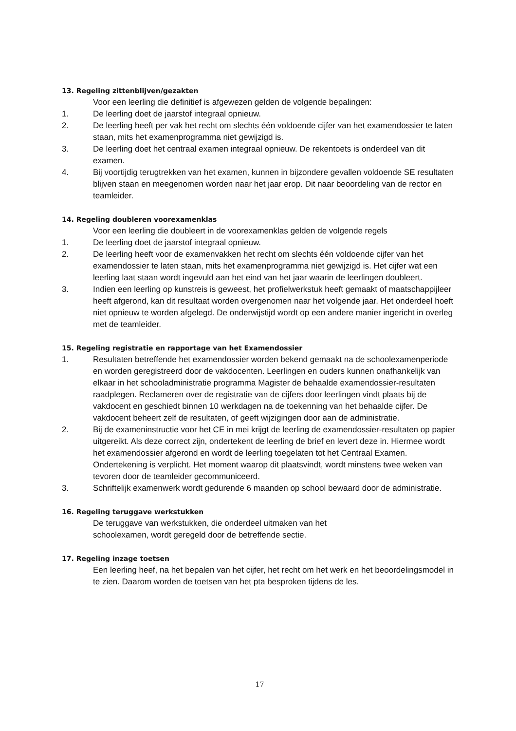13. Regeling zittenblijven/gezakten
Voor een leerling die definitief is afgewezen gelden de volgende bepalingen:
1. De leerling doet de jaarstof integraal opnieuw.
2. De leerling heeft per vak het recht om slechts één voldoende cijfer van het examendossier te laten staan, mits het examenprogramma niet gewijzigd is.
3. De leerling doet het centraal examen integraal opnieuw. De rekentoets is onderdeel van dit examen.
4. Bij voortijdig terugtrekken van het examen, kunnen in bijzondere gevallen voldoende SE resultaten blijven staan en meegenomen worden naar het jaar erop. Dit naar beoordeling van de rector en teamleider.
14. Regeling doubleren voorexamenklas
Voor een leerling die doubleert in de voorexamenklas gelden de volgende regels
1. De leerling doet de jaarstof integraal opnieuw.
2. De leerling heeft voor de examenvakken het recht om slechts één voldoende cijfer van het examendossier te laten staan, mits het examenprogramma niet gewijzigd is. Het cijfer wat een leerling laat staan wordt ingevuld aan het eind van het jaar waarin de leerlingen doubleert.
3. Indien een leerling op kunstreis is geweest, het profielwerkstuk heeft gemaakt of maatschappijleer heeft afgerond, kan dit resultaat worden overgenomen naar het volgende jaar. Het onderdeel hoeft niet opnieuw te worden afgelegd. De onderwijstijd wordt op een andere manier ingericht in overleg met de teamleider.
15. Regeling registratie en rapportage van het Examendossier
1. Resultaten betreffende het examendossier worden bekend gemaakt na de schoolexamenperiode en worden geregistreerd door de vakdocenten. Leerlingen en ouders kunnen onafhankelijk van elkaar in het schooladministratie programma Magister de behaalde examendossier-resultaten raadplegen. Reclameren over de registratie van de cijfers door leerlingen vindt plaats bij de vakdocent en geschiedt binnen 10 werkdagen na de toekenning van het behaalde cijfer. De vakdocent beheert zelf de resultaten, of geeft wijzigingen door aan de administratie.
2. Bij de exameninstructie voor het CE in mei krijgt de leerling de examendossier-resultaten op papier uitgereikt. Als deze correct zijn, ondertekent de leerling de brief en levert deze in. Hiermee wordt het examendossier afgerond en wordt de leerling toegelaten tot het Centraal Examen.
Ondertekening is verplicht. Het moment waarop dit plaatsvindt, wordt minstens twee weken van tevoren door de teamleider gecommuniceerd.
3. Schriftelijk examenwerk wordt gedurende 6 maanden op school bewaard door de administratie.
16. Regeling teruggave werkstukken
De teruggave van werkstukken, die onderdeel uitmaken van het
schoolexamen, wordt geregeld door de betreffende sectie.
17. Regeling inzage toetsen
Een leerling heef, na het bepalen van het cijfer, het recht om het werk en het beoordelingsmodel in te zien. Daarom worden de toetsen van het pta besproken tijdens de les.
17